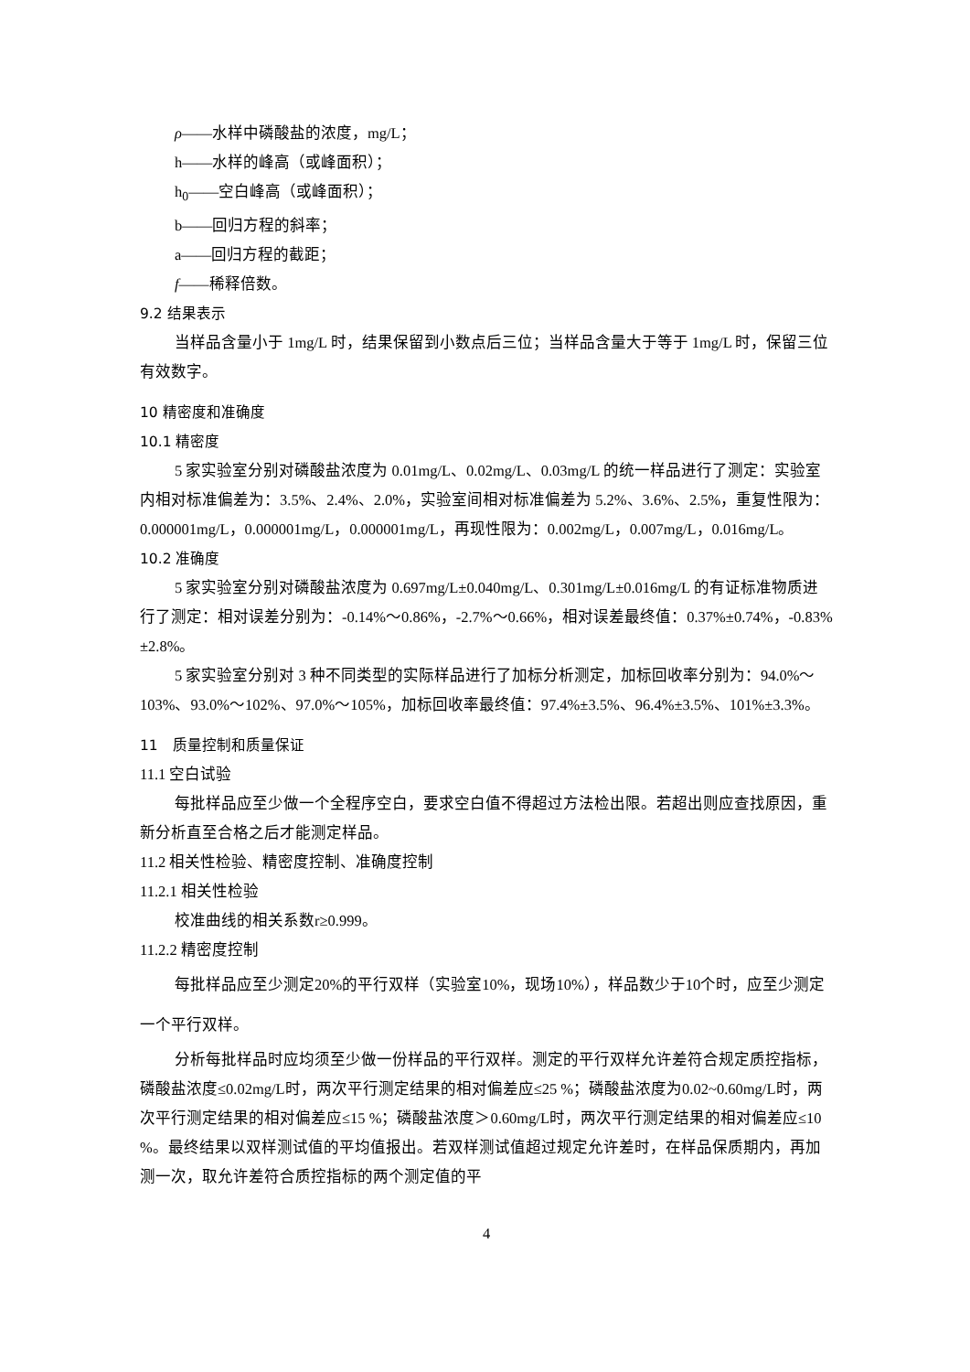ρ——水样中磷酸盐的浓度，mg/L；
h——水样的峰高（或峰面积）；
h<sub>0</sub>——空白峰高（或峰面积）；
b——回归方程的斜率；
a——回归方程的截距；
f——稀释倍数。
9.2 结果表示
当样品含量小于 1mg/L 时，结果保留到小数点后三位；当样品含量大于等于 1mg/L 时，保留三位有效数字。
10 精密度和准确度
10.1 精密度
5 家实验室分别对磷酸盐浓度为 0.01mg/L、0.02mg/L、0.03mg/L 的统一样品进行了测定：实验室内相对标准偏差为：3.5%、2.4%、2.0%，实验室间相对标准偏差为 5.2%、3.6%、2.5%，重复性限为：0.000001mg/L，0.000001mg/L，0.000001mg/L，再现性限为：0.002mg/L，0.007mg/L，0.016mg/L。
10.2 准确度
5 家实验室分别对磷酸盐浓度为 0.697mg/L±0.040mg/L、0.301mg/L±0.016mg/L 的有证标准物质进行了测定：相对误差分别为：-0.14%～0.86%，-2.7%～0.66%，相对误差最终值：0.37%±0.74%，-0.83%±2.8%。
5 家实验室分别对 3 种不同类型的实际样品进行了加标分析测定，加标回收率分别为：94.0%～103%、93.0%～102%、97.0%～105%，加标回收率最终值：97.4%±3.5%、96.4%±3.5%、101%±3.3%。
11　质量控制和质量保证
11.1 空白试验
每批样品应至少做一个全程序空白，要求空白值不得超过方法检出限。若超出则应查找原因，重新分析直至合格之后才能测定样品。
11.2 相关性检验、精密度控制、准确度控制
11.2.1 相关性检验
校准曲线的相关系数r≥0.999。
11.2.2 精密度控制
每批样品应至少测定20%的平行双样（实验室10%，现场10%），样品数少于10个时，应至少测定一个平行双样。
分析每批样品时应均须至少做一份样品的平行双样。测定的平行双样允许差符合规定质控指标，磷酸盐浓度≤0.02mg/L时，两次平行测定结果的相对偏差应≤25 %；磷酸盐浓度为0.02~0.60mg/L时，两次平行测定结果的相对偏差应≤15 %；磷酸盐浓度＞0.60mg/L时，两次平行测定结果的相对偏差应≤10 %。最终结果以双样测试值的平均值报出。若双样测试值超过规定允许差时，在样品保质期内，再加测一次，取允许差符合质控指标的两个测定值的平
4